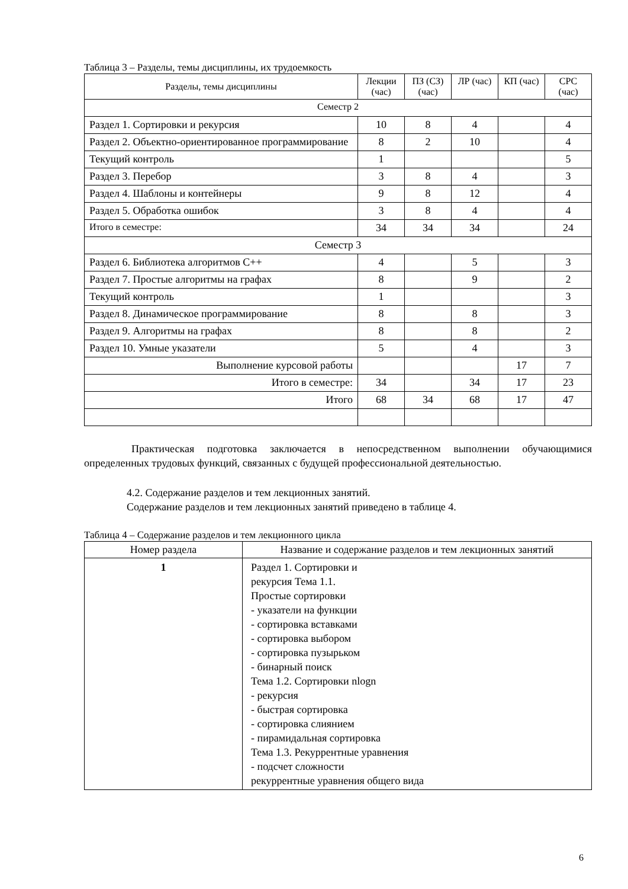Таблица 3 – Разделы, темы дисциплины, их трудоемкость
| Разделы, темы дисциплины | Лекции (час) | ПЗ (СЗ) (час) | ЛР (час) | КП (час) | СРС (час) |
| --- | --- | --- | --- | --- | --- |
| Семестр 2 | | | | | |
| Раздел 1. Сортировки и рекурсия | 10 | 8 | 4 | | 4 |
| Раздел 2. Объектно-ориентированное программирование | 8 | 2 | 10 | | 4 |
| Текущий контроль | 1 | | | | 5 |
| Раздел 3. Перебор | 3 | 8 | 4 | | 3 |
| Раздел 4. Шаблоны и контейнеры | 9 | 8 | 12 | | 4 |
| Раздел 5. Обработка ошибок | 3 | 8 | 4 | | 4 |
| Итого в семестре: | 34 | 34 | 34 | | 24 |
| Семестр 3 | | | | | |
| Раздел 6. Библиотека алгоритмов С++ | 4 | | 5 | | 3 |
| Раздел 7. Простые алгоритмы на графах | 8 | | 9 | | 2 |
| Текущий контроль | 1 | | | | 3 |
| Раздел 8. Динамическое программирование | 8 | | 8 | | 3 |
| Раздел 9. Алгоритмы на графах | 8 | | 8 | | 2 |
| Раздел 10. Умные указатели | 5 | | 4 | | 3 |
| Выполнение курсовой работы | | | | 17 | 7 |
| Итого в семестре: | 34 | | 34 | 17 | 23 |
| Итого | 68 | 34 | 68 | 17 | 47 |
Практическая подготовка заключается в непосредственном выполнении обучающимися определенных трудовых функций, связанных с будущей профессиональной деятельностью.
4.2. Содержание разделов и тем лекционных занятий.
Содержание разделов и тем лекционных занятий приведено в таблице 4.
Таблица 4 – Содержание разделов и тем лекционного цикла
| Номер раздела | Название и содержание разделов и тем лекционных занятий |
| --- | --- |
| 1 | Раздел 1. Сортировки и рекурсия Тема 1.1. Простые сортировки - указатели на функции - сортировка вставками - сортировка выбором - сортировка пузырьком - бинарный поиск Тема 1.2. Сортировки nlogn - рекурсия - быстрая сортировка - сортировка слиянием - пирамидальная сортировка Тема 1.3. Рекуррентные уравнения - подсчет сложности рекуррентные уравнения общего вида |
6